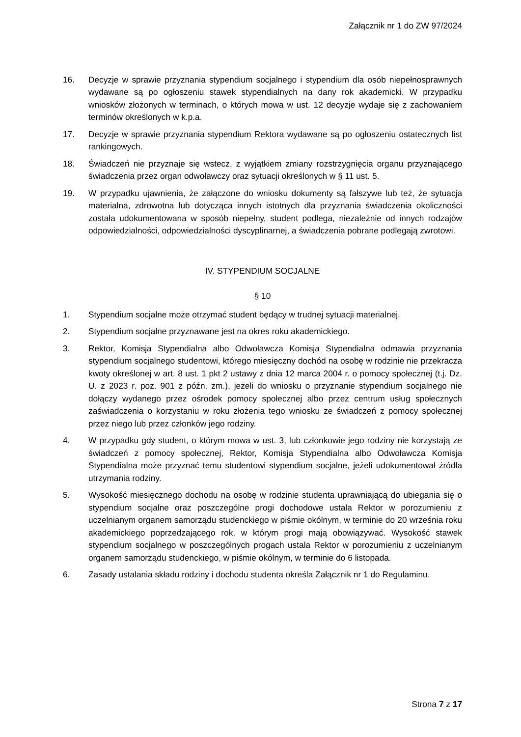Załącznik nr 1 do ZW 97/2024
16. Decyzje w sprawie przyznania stypendium socjalnego i stypendium dla osób niepełnosprawnych wydawane są po ogłoszeniu stawek stypendialnych na dany rok akademicki. W przypadku wniosków złożonych w terminach, o których mowa w ust. 12 decyzje wydaje się z zachowaniem terminów określonych w k.p.a.
17. Decyzje w sprawie przyznania stypendium Rektora wydawane są po ogłoszeniu ostatecznych list rankingowych.
18. Świadczeń nie przyznaje się wstecz, z wyjątkiem zmiany rozstrzygnięcia organu przyznającego świadczenia przez organ odwoławczy oraz sytuacji określonych w § 11 ust. 5.
19. W przypadku ujawnienia, że załączone do wniosku dokumenty są fałszywe lub też, że sytuacja materialna, zdrowotna lub dotycząca innych istotnych dla przyznania świadczenia okoliczności została udokumentowana w sposób niepełny, student podlega, niezależnie od innych rodzajów odpowiedzialności, odpowiedzialności dyscyplinarnej, a świadczenia pobrane podlegają zwrotowi.
IV. STYPENDIUM SOCJALNE
§ 10
1. Stypendium socjalne może otrzymać student będący w trudnej sytuacji materialnej.
2. Stypendium socjalne przyznawane jest na okres roku akademickiego.
3. Rektor, Komisja Stypendialna albo Odwoławcza Komisja Stypendialna odmawia przyznania stypendium socjalnego studentowi, którego miesięczny dochód na osobę w rodzinie nie przekracza kwoty określonej w art. 8 ust. 1 pkt 2 ustawy z dnia 12 marca 2004 r. o pomocy społecznej (t.j. Dz. U. z 2023 r. poz. 901 z późn. zm.), jeżeli do wniosku o przyznanie stypendium socjalnego nie dołączy wydanego przez ośrodek pomocy społecznej albo przez centrum usług społecznych zaświadczenia o korzystaniu w roku złożenia tego wniosku ze świadczeń z pomocy społecznej przez niego lub przez członków jego rodziny.
4. W przypadku gdy student, o którym mowa w ust. 3, lub członkowie jego rodziny nie korzystają ze świadczeń z pomocy społecznej, Rektor, Komisja Stypendialna albo Odwoławcza Komisja Stypendialna może przyznać temu studentowi stypendium socjalne, jeżeli udokumentował źródła utrzymania rodziny.
5. Wysokość miesięcznego dochodu na osobę w rodzinie studenta uprawniającą do ubiegania się o stypendium socjalne oraz poszczególne progi dochodowe ustala Rektor w porozumieniu z uczelnianym organem samorządu studenckiego w piśmie okólnym, w terminie do 20 września roku akademickiego poprzedzającego rok, w którym progi mają obowiązywać. Wysokość stawek stypendium socjalnego w poszczególnych progach ustala Rektor w porozumieniu z uczelnianym organem samorządu studenckiego, w piśmie okólnym, w terminie do 6 listopada.
6. Zasady ustalania składu rodziny i dochodu studenta określa Załącznik nr 1 do Regulaminu.
Strona 7 z 17